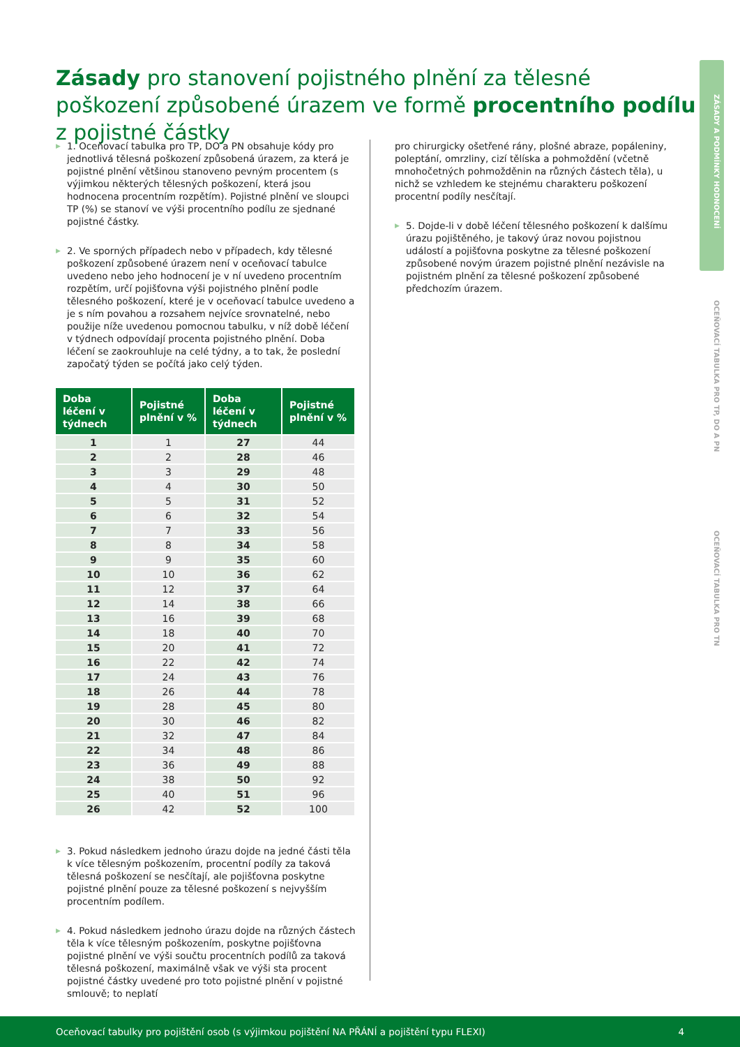Zásady pro stanovení pojistného plnění za tělesné poškození způsobené úrazem ve formě procentního podílu z pojistné částky
ZÁSADY A PODMÍNKY HODNOCENÍ
OCEŇOVACÍ TABULKA PRO TP, DO A PN
OCEŇOVACÍ TABULKA PRO TN
▶ 1. Oceňovací tabulka pro TP, DO a PN obsahuje kódy pro jednotlivá tělesná poškození způsobená úrazem, za která je pojistné plnění většinou stanoveno pevným procentem (s výjimkou některých tělesných poškození, která jsou hodnocena procentním rozpětím). Pojistné plnění ve sloupci TP (%) se stanoví ve výši procentního podílu ze sjednané pojistné částky.
▶ 2. Ve sporných případech nebo v případech, kdy tělesné poškození způsobené úrazem není v oceňovací tabulce uvedeno nebo jeho hodnocení je v ní uvedeno procentním rozpětím, určí pojišťovna výši pojistného plnění podle tělesného poškození, které je v oceňovací tabulce uvedeno a je s ním povahou a rozsahem nejvíce srovnatelné, nebo použije níže uvedenou pomocnou tabulku, v níž době léčení v týdnech odpovídají procenta pojistného plnění. Doba léčení se zaokrouhluje na celé týdny, a to tak, že poslední započatý týden se počítá jako celý týden.
| Doba léčení v týdnech | Pojistné plnění v % | Doba léčení v týdnech | Pojistné plnění v % |
| --- | --- | --- | --- |
| 1 | 1 | 27 | 44 |
| 2 | 2 | 28 | 46 |
| 3 | 3 | 29 | 48 |
| 4 | 4 | 30 | 50 |
| 5 | 5 | 31 | 52 |
| 6 | 6 | 32 | 54 |
| 7 | 7 | 33 | 56 |
| 8 | 8 | 34 | 58 |
| 9 | 9 | 35 | 60 |
| 10 | 10 | 36 | 62 |
| 11 | 12 | 37 | 64 |
| 12 | 14 | 38 | 66 |
| 13 | 16 | 39 | 68 |
| 14 | 18 | 40 | 70 |
| 15 | 20 | 41 | 72 |
| 16 | 22 | 42 | 74 |
| 17 | 24 | 43 | 76 |
| 18 | 26 | 44 | 78 |
| 19 | 28 | 45 | 80 |
| 20 | 30 | 46 | 82 |
| 21 | 32 | 47 | 84 |
| 22 | 34 | 48 | 86 |
| 23 | 36 | 49 | 88 |
| 24 | 38 | 50 | 92 |
| 25 | 40 | 51 | 96 |
| 26 | 42 | 52 | 100 |
▶ 3. Pokud následkem jednoho úrazu dojde na jedné části těla k více tělesným poškozením, procentní podíly za taková tělesná poškození se nesčítají, ale pojišťovna poskytne pojistné plnění pouze za tělesné poškození s nejvyšším procentním podílem.
▶ 4. Pokud následkem jednoho úrazu dojde na různých částech těla k více tělesným poškozením, poskytne pojišťovna pojistné plnění ve výši součtu procentních podílů za taková tělesná poškození, maximálně však ve výši sta procent pojistné částky uvedené pro toto pojistné plnění v pojistné smlouvě; to neplatí
pro chirurgicky ošetřené rány, plošné abraze, popáleniny, poleptání, omrzliny, cizí tělíska a pohmoždění (včetně mnohočetných pohmožděnin na různých částech těla), u nichž se vzhledem ke stejnému charakteru poškození procentní podíly nesčítají.
▶ 5. Dojde-li v době léčení tělesného poškození k dalšímu úrazu pojištěného, je takový úraz novou pojistnou událostí a pojišťovna poskytne za tělesné poškození způsobené novým úrazem pojistné plnění nezávisle na pojistném plnění za tělesné poškození způsobené předchozím úrazem.
Oceňovací tabulky pro pojištění osob (s výjimkou pojištění NA PŘÁNÍ a pojištění typu FLEXI) 4